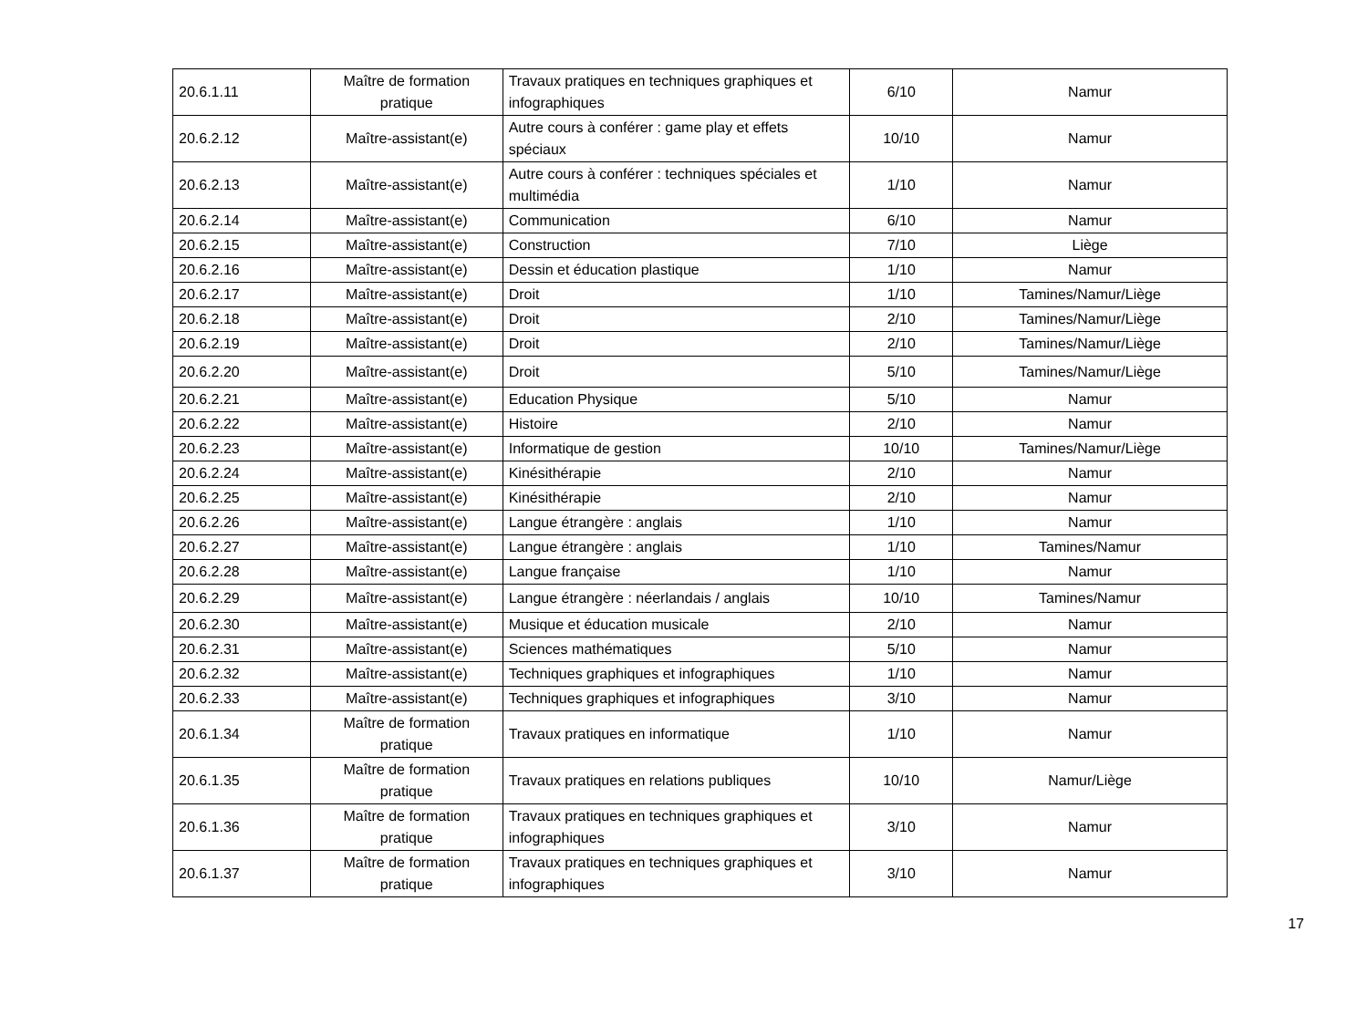| 20.6.1.11 | Maître de formation pratique | Travaux pratiques en techniques graphiques et infographiques | 6/10 | Namur |
| 20.6.2.12 | Maître-assistant(e) | Autre cours à conférer : game play et effets spéciaux | 10/10 | Namur |
| 20.6.2.13 | Maître-assistant(e) | Autre cours à conférer : techniques spéciales et multimédia | 1/10 | Namur |
| 20.6.2.14 | Maître-assistant(e) | Communication | 6/10 | Namur |
| 20.6.2.15 | Maître-assistant(e) | Construction | 7/10 | Liège |
| 20.6.2.16 | Maître-assistant(e) | Dessin et éducation plastique | 1/10 | Namur |
| 20.6.2.17 | Maître-assistant(e) | Droit | 1/10 | Tamines/Namur/Liège |
| 20.6.2.18 | Maître-assistant(e) | Droit | 2/10 | Tamines/Namur/Liège |
| 20.6.2.19 | Maître-assistant(e) | Droit | 2/10 | Tamines/Namur/Liège |
| 20.6.2.20 | Maître-assistant(e) | Droit | 5/10 | Tamines/Namur/Liège |
| 20.6.2.21 | Maître-assistant(e) | Education Physique | 5/10 | Namur |
| 20.6.2.22 | Maître-assistant(e) | Histoire | 2/10 | Namur |
| 20.6.2.23 | Maître-assistant(e) | Informatique de gestion | 10/10 | Tamines/Namur/Liège |
| 20.6.2.24 | Maître-assistant(e) | Kinésithérapie | 2/10 | Namur |
| 20.6.2.25 | Maître-assistant(e) | Kinésithérapie | 2/10 | Namur |
| 20.6.2.26 | Maître-assistant(e) | Langue étrangère : anglais | 1/10 | Namur |
| 20.6.2.27 | Maître-assistant(e) | Langue étrangère : anglais | 1/10 | Tamines/Namur |
| 20.6.2.28 | Maître-assistant(e) | Langue française | 1/10 | Namur |
| 20.6.2.29 | Maître-assistant(e) | Langue étrangère : néerlandais / anglais | 10/10 | Tamines/Namur |
| 20.6.2.30 | Maître-assistant(e) | Musique et éducation musicale | 2/10 | Namur |
| 20.6.2.31 | Maître-assistant(e) | Sciences mathématiques | 5/10 | Namur |
| 20.6.2.32 | Maître-assistant(e) | Techniques graphiques et infographiques | 1/10 | Namur |
| 20.6.2.33 | Maître-assistant(e) | Techniques graphiques et infographiques | 3/10 | Namur |
| 20.6.1.34 | Maître de formation pratique | Travaux pratiques en informatique | 1/10 | Namur |
| 20.6.1.35 | Maître de formation pratique | Travaux pratiques en relations publiques | 10/10 | Namur/Liège |
| 20.6.1.36 | Maître de formation pratique | Travaux pratiques en techniques graphiques et infographiques | 3/10 | Namur |
| 20.6.1.37 | Maître de formation pratique | Travaux pratiques en techniques graphiques et infographiques | 3/10 | Namur |
17